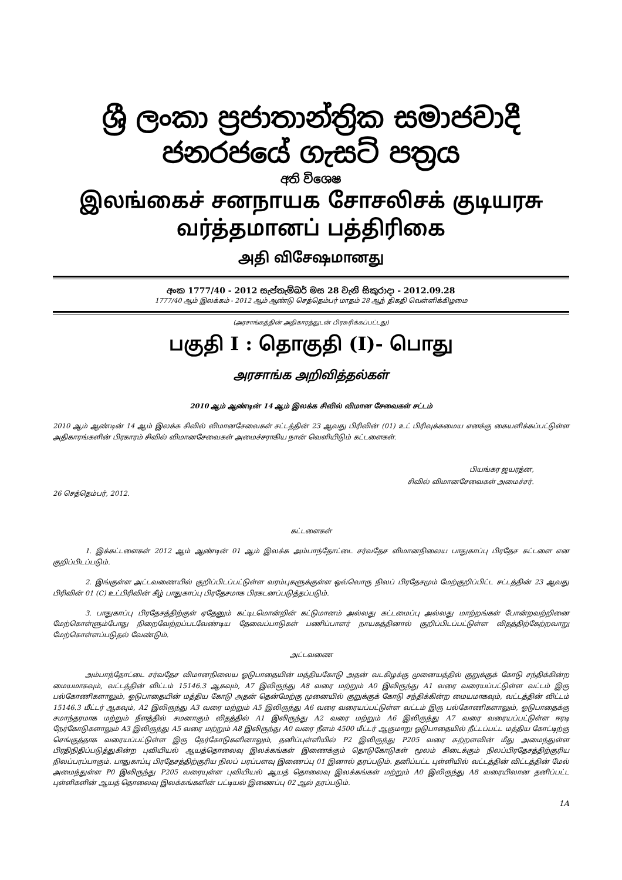ශ්‍රී ලංකා ප්‍රජාතාන්ත්‍රික සමාජවාදී ජනරජයේ ගැසට් පත්‍රය
අති විශෙෂ
இலங்கைச் சனநாயக சோசலிசக் குடியரசு வர்த்தமானப் பத்திரிகை
அதி விசேஷமானது
අංක 1777/40 - 2012 සැප්තැම්බර් මස 28 වැනි සිකුරාදා - 2012.09.28
1777/40 ஆம் இலக்கம் - 2012 ஆம் ஆண்டு செத்தெம்பர் மாதம் 28 ஆந் திகதி வெள்ளிக்கிழமை
(அரசாங்கத்தின் அதிகாரத்துடன் பிரசுரிக்கப்பட்டது)
பகுதி I : தொகுதி (I)- பொது
அரசாங்க அறிவித்தல்கள்
2010 ஆம் ஆண்டின் 14 ஆம் இலக்க சிவில் விமான சேவைகள் சட்டம்
2010 ஆம் ஆண்டின் 14 ஆம் இலக்க சிவில் விமானசேவைகள் சட்டத்தின் 23 ஆவது பிரிவின் (01) உட் பிரிவுக்கமைய எனக்கு கையளிக்கப்பட்டுள்ள அதிகாரங்களின் பிரகாரம் சிவில் விமானசேவைகள் அமைச்சராகிய நான் வெளியிடும் கட்டளைகள்.
பியங்கர ஜயரத்ன,
சிவில் விமானசேவைகள் அமைச்சர்.
26 செத்தெம்பர், 2012.
கட்டளைகள்
1. இக்கட்டளைகள் 2012 ஆம் ஆண்டின் 01 ஆம் இலக்க அம்பாந்தோட்டை சர்வதேச விமானநிலைய பாதுகாப்பு பிரதேச கட்டளை என குறிப்பிடப்படும்.
2. இங்குள்ள அட்டவணையில் குறிப்பிடப்பட்டுள்ள வரம்புகளுக்குள்ள ஒவ்வொரு நிலப் பிரதேசமும் மேற்குறிப்பிட்ட சட்டத்தின் 23 ஆவது பிரிவின் 01 (C) உட்பிரிவின் கீழ் பாதுகாப்பு பிரதேசமாக பிரகடனப்படுத்தப்படும்.
3. பாதுகாப்பு பிரதேசத்திற்குள் ஏதேனும் கட்டிடமொன்றின் கட்டுமானம் அல்லது கட்டமைப்பு அல்லது மாற்றங்கள் போன்றவற்றினை மேற்கொள்ளும்போது நிறைவேற்றப்படவேண்டிய தேவைப்பாடுகள் பணிப்பாளர் நாயகத்தினால் குறிப்பிடப்பட்டுள்ள விதத்திற்கேற்றவாறு மேற்கொள்ளப்படுதல் வேண்டும்.
அட்டவணை
அம்பாந்தோட்டை சர்வதேச விமானநிலைய ஓடுபாதையின் மத்தியகோடு அதன் வடகிழக்கு முனையத்தில் குறுக்குக் கோடு சந்திக்கின்ற மையமாகவும், வட்டத்தின் விட்டம் 15146.3 ஆகவும், A7 இலிருந்து A8 வரை மற்றும் A0 இலிருந்து A1 வரை வரையப்பட்டுள்ள வட்டம் இரு பல்கோணிகளாலும், ஓடுபாதையின் மத்திய கோடு அதன் தென்மேற்கு முனையில் குறுக்குக் கோடு சந்திக்கின்ற மையமாகவும், வட்டத்தின் விட்டம் 15146.3 மீட்டர் ஆகவும், A2 இலிருந்து A3 வரை மற்றும் A5 இலிருந்து A6 வரை வரையப்பட்டுள்ள வட்டம் இரு பல்கோணிகளாலும், ஓடுபாதைக்கு சமாந்தரமாக மற்றும் நீளத்தில் சமனாகும் விதத்தில் A1 இலிருந்து A2 வரை மற்றும் A6 இலிருந்து A7 வரை வரையப்பட்டுள்ள ஈரடி நேர்கோடுகளாலும் A3 இலிருந்து A5 வரை மற்றும் A8 இலிருந்து A0 வரை நீளம் 4500 மீட்டர் ஆகுமாறு ஓடுபாதையில் நீட்டப்பட்ட மத்திய கோட்டிற்கு செங்குத்தாக வரையப்பட்டுள்ள இரு நேர்கோடுகளினாலும், தனிப்புள்ளியில் P2 இலிருந்து P205 வரை சுற்றளவின் மீது அமைந்துள்ள பிரதிநிதிப்படுத்துகின்ற புவியியல் ஆயத்தொலைவு இலக்கங்கள் இணைக்கும் தொடுகோடுகள் மூலம் கிடைக்கும் நிலப்பிரதேசத்திற்குரிய நிலப்பரப்பாகும். பாதுகாப்பு பிரதேசத்திற்குரிய நிலப் பரப்பளவு இணைப்பு 01 இனால் தரப்படும். தனிப்பட்ட புள்ளியில் வட்டத்தின் விட்டத்தின் மேல் அமைந்துள்ள P0 இலிருந்து P205 வரையுள்ள புவியியல் ஆயத் தொலைவு இலக்கங்கள் மற்றும் A0 இலிருந்து A8 வரையிலான தனிப்பட்ட புள்ளிகளின் ஆயத் தொலைவு இலக்கங்களின் பட்டியல் இணைப்பு 02 ஆல் தரப்படும்.
1A